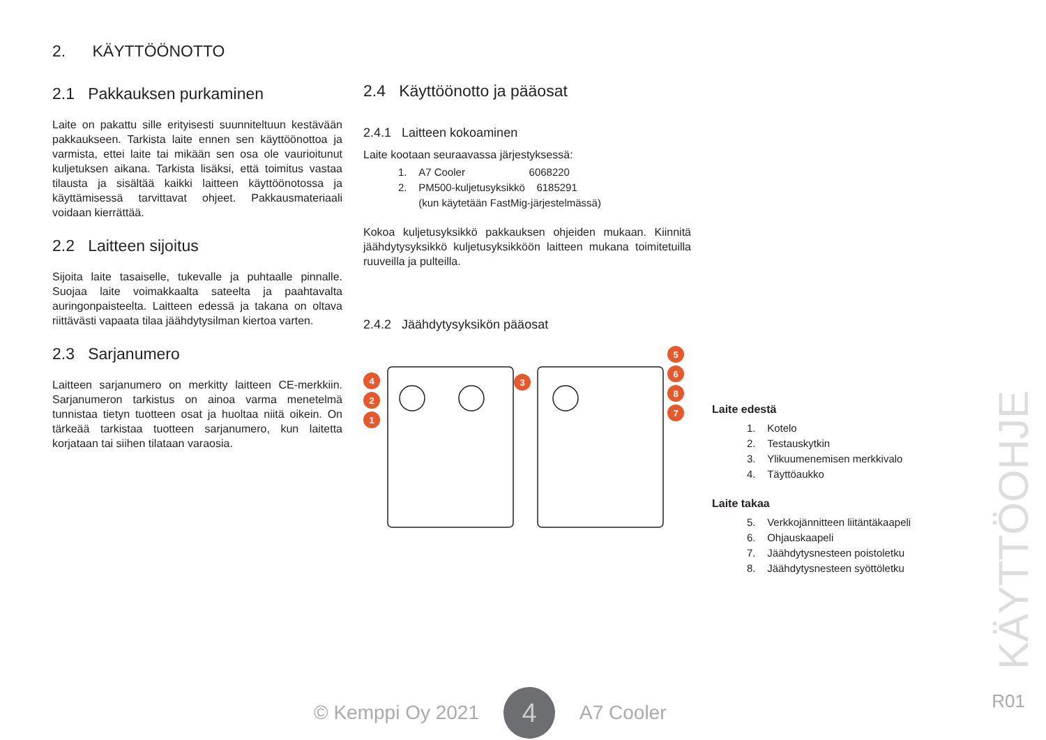2. KÄYTTÖÖNOTTO
2.1 Pakkauksen purkaminen
Laite on pakattu sille erityisesti suunniteltuun kestävään pakkaukseen. Tarkista laite ennen sen käyttöönottoa ja varmista, ettei laite tai mikään sen osa ole vaurioitunut kuljetuksen aikana. Tarkista lisäksi, että toimitus vastaa tilausta ja sisältää kaikki laitteen käyttöönotossa ja käyttämisessä tarvittavat ohjeet. Pakkausmateriaali voidaan kierrättää.
2.2 Laitteen sijoitus
Sijoita laite tasaiselle, tukevalle ja puhtaalle pinnalle. Suojaa laite voimakkaalta sateelta ja paahtavalta auringonpaisteelta. Laitteen edessä ja takana on oltava riittävästi vapaata tilaa jäähdytysilman kiertoa varten.
2.3 Sarjanumero
Laitteen sarjanumero on merkitty laitteen CE-merkkiin. Sarjanumeron tarkistus on ainoa varma menetelmä tunnistaa tietyn tuotteen osat ja huoltaa niitä oikein. On tärkeää tarkistaa tuotteen sarjanumero, kun laitetta korjataan tai siihen tilataan varaosia.
2.4 Käyttöönotto ja pääosat
2.4.1 Laitteen kokoaminen
Laite kootaan seuraavassa järjestyksessä:
1. A7 Cooler 6068220
2. PM500-kuljetusyksikkö 6185291
(kun käytetään FastMig-järjestelmässä)
Kokoa kuljetusyksikkö pakkauksen ohjeiden mukaan. Kiinnitä jäähdytysyksikkö kuljetusyksikköön laitteen mukana toimitetuilla ruuveilla ja pulteilla.
2.4.2 Jäähdytysyksikön pääosat
4
2
1
3
5
6
8
7
Laite edestä
1. Kotelo
2. Testauskytkin
3. Ylikuumenemisen merkkivalo
4. Täyttöaukko
Laite takaa
5. Verkkojännitteen liitäntäkaapeli
6. Ohjauskaapeli
7. Jäähdytysnesteen poistoletku
8. Jäähdytysnesteen syöttöletku
KÄYTTÖOHJE
© Kemppi Oy 2021
4
A7 Cooler
R01